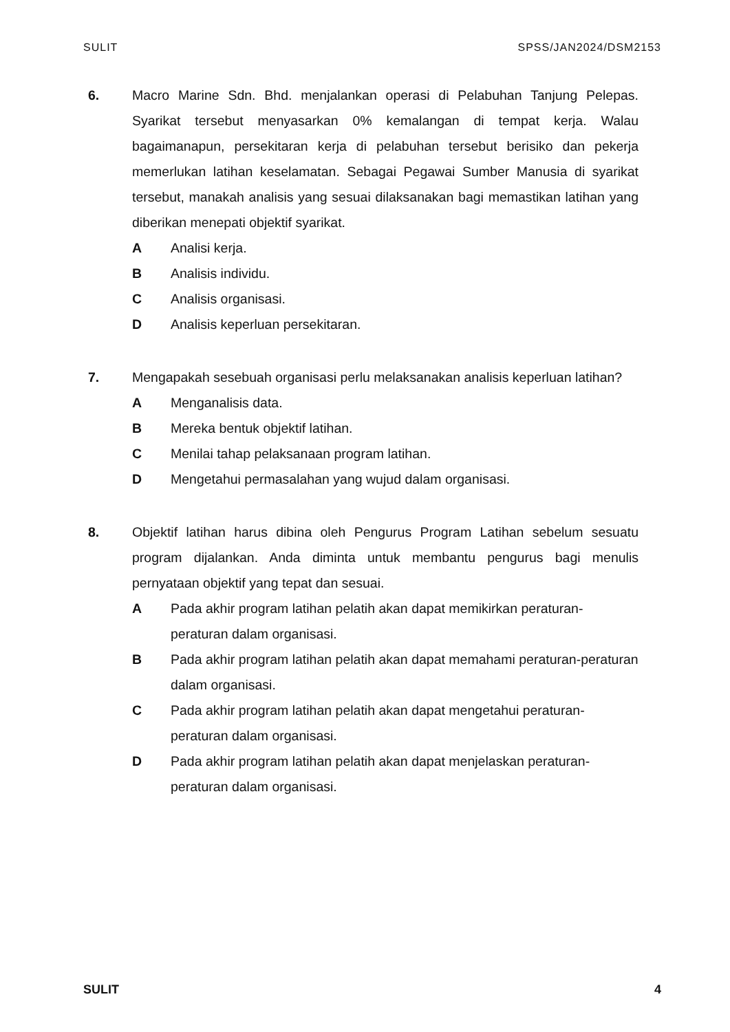SULIT SPSS/JAN2024/DSM2153
6. Macro Marine Sdn. Bhd. menjalankan operasi di Pelabuhan Tanjung Pelepas. Syarikat tersebut menyasarkan 0% kemalangan di tempat kerja. Walau bagaimanapun, persekitaran kerja di pelabuhan tersebut berisiko dan pekerja memerlukan latihan keselamatan. Sebagai Pegawai Sumber Manusia di syarikat tersebut, manakah analisis yang sesuai dilaksanakan bagi memastikan latihan yang diberikan menepati objektif syarikat.
A Analisi kerja.
B Analisis individu.
C Analisis organisasi.
D Analisis keperluan persekitaran.
7. Mengapakah sesebuah organisasi perlu melaksanakan analisis keperluan latihan?
A Menganalisis data.
B Mereka bentuk objektif latihan.
C Menilai tahap pelaksanaan program latihan.
D Mengetahui permasalahan yang wujud dalam organisasi.
8. Objektif latihan harus dibina oleh Pengurus Program Latihan sebelum sesuatu program dijalankan. Anda diminta untuk membantu pengurus bagi menulis pernyataan objektif yang tepat dan sesuai.
A Pada akhir program latihan pelatih akan dapat memikirkan peraturan-peraturan dalam organisasi.
B Pada akhir program latihan pelatih akan dapat memahami peraturan-peraturan dalam organisasi.
C Pada akhir program latihan pelatih akan dapat mengetahui peraturan-peraturan dalam organisasi.
D Pada akhir program latihan pelatih akan dapat menjelaskan peraturan-peraturan dalam organisasi.
SULIT 4